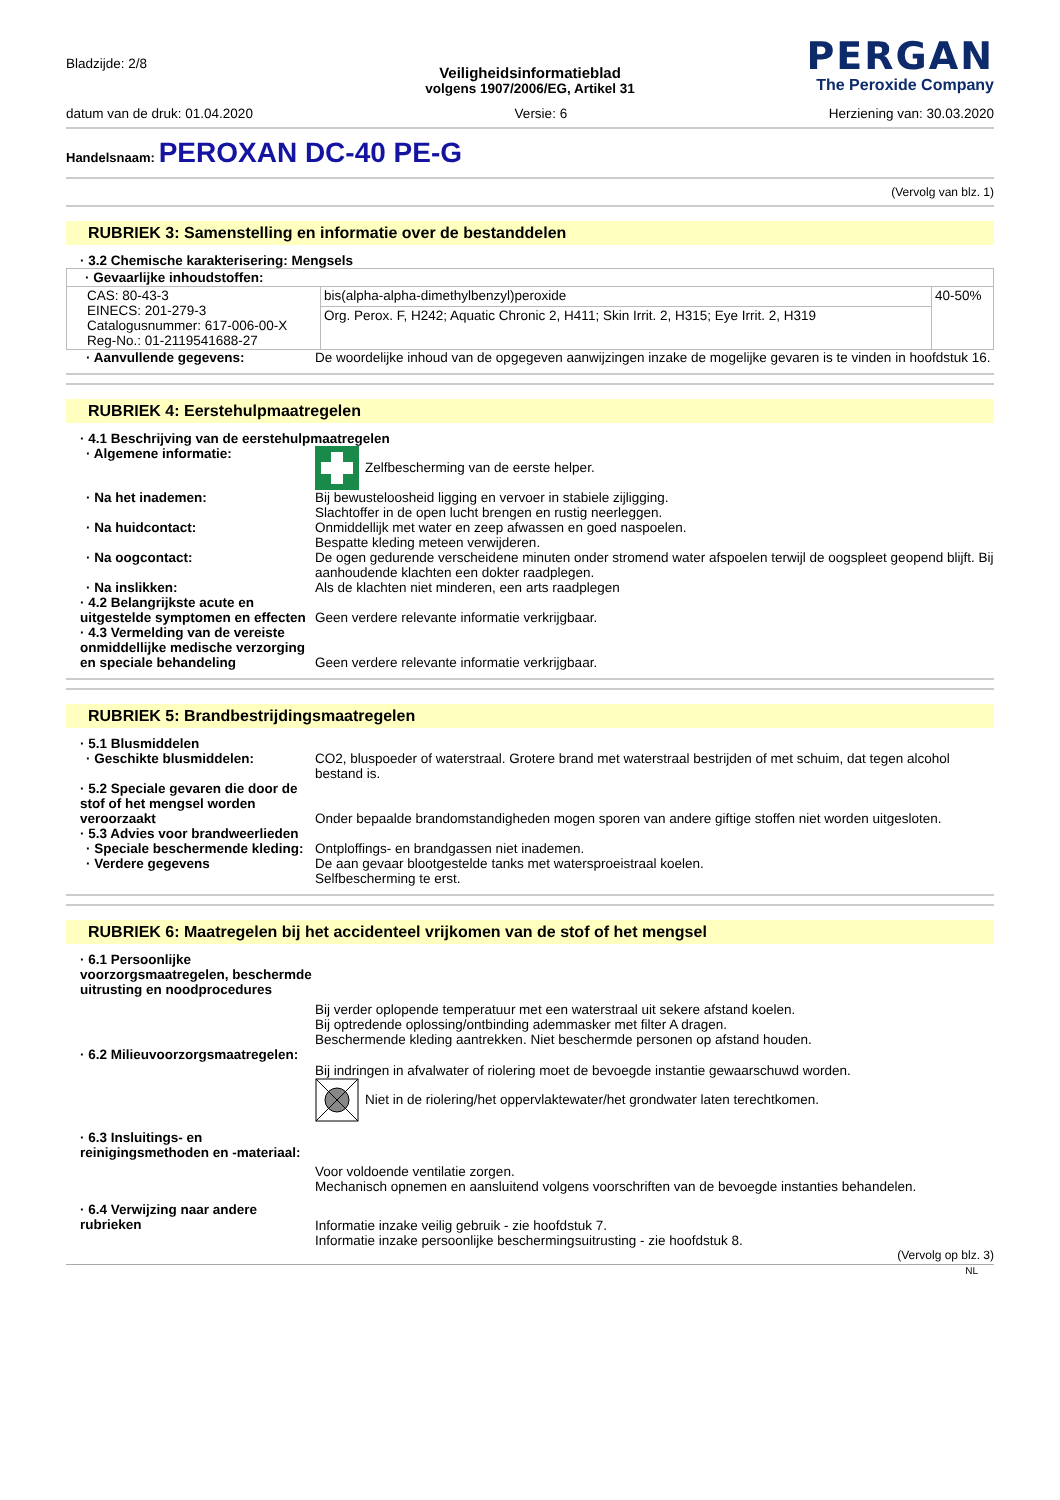Bladzijde: 2/8
PERGAN
The Peroxide Company
Veiligheidsinformatieblad
volgens 1907/2006/EG, Artikel 31
datum van de druk: 01.04.2020 Versie: 6 Herziening van: 30.03.2020
Handelsnaam: PEROXAN DC-40 PE-G
(Vervolg van blz. 1)
RUBRIEK 3: Samenstelling en informatie over de bestanddelen
· 3.2 Chemische karakterisering: Mengsels
| · Gevaarlijke inhoudstoffen: | | |
| CAS: 80-43-3 EINECS: 201-279-3 Catalogusnummer: 617-006-00-X Reg-No.: 01-2119541688-27 | bis(alpha-alpha-dimethylbenzyl)peroxide | 40-50% |
| | Org. Perox. F, H242; Aquatic Chronic 2, H411; Skin Irrit. 2, H315; Eye Irrit. 2, H319 | |
· Aanvullende gegevens:
De woordelijke inhoud van de opgegeven aanwijzingen inzake de mogelijke gevaren is te vinden in hoofdstuk 16.
RUBRIEK 4: Eerstehulpmaatregelen
· 4.1 Beschrijving van de eerstehulpmaatregelen
· Algemene informatie:
Zelfbescherming van de eerste helper.
· Na het inademen:
Bij bewusteloosheid ligging en vervoer in stabiele zijligging.
Slachtoffer in de open lucht brengen en rustig neerleggen.
· Na huidcontact:
Onmiddellijk met water en zeep afwassen en goed naspoelen.
Bespatte kleding meteen verwijderen.
· Na oogcontact:
De ogen gedurende verscheidene minuten onder stromend water afspoelen terwijl de oogspleet geopend blijft. Bij aanhoudende klachten een dokter raadplegen.
· Na inslikken:
Als de klachten niet minderen, een arts raadplegen
· 4.2 Belangrijkste acute en uitgestelde symptomen en effecten
Geen verdere relevante informatie verkrijgbaar.
· 4.3 Vermelding van de vereiste onmiddellijke medische verzorging en speciale behandeling
Geen verdere relevante informatie verkrijgbaar.
RUBRIEK 5: Brandbestrijdingsmaatregelen
· 5.1 Blusmiddelen
· Geschikte blusmiddelen:
CO2, bluspoeder of waterstraal. Grotere brand met waterstraal bestrijden of met schuim, dat tegen alcohol bestand is.
· 5.2 Speciale gevaren die door de stof of het mengsel worden veroorzaakt
Onder bepaalde brandomstandigheden mogen sporen van andere giftige stoffen niet worden uitgesloten.
· 5.3 Advies voor brandweerlieden
· Speciale beschermende kleding:
Ontploffings- en brandgassen niet inademen.
· Verdere gegevens
De aan gevaar blootgestelde tanks met watersproeistraal koelen.
Selfbescherming te erst.
RUBRIEK 6: Maatregelen bij het accidenteel vrijkomen van de stof of het mengsel
· 6.1 Persoonlijke voorzorgsmaatregelen, beschermde uitrusting en noodprocedures
Bij verder oplopende temperatuur met een waterstraal uit sekere afstand koelen.
Bij optredende oplossing/ontbinding ademmasker met filter A dragen.
Beschermende kleding aantrekken. Niet beschermde personen op afstand houden.
· 6.2 Milieuvoorzorgsmaatregelen:
Bij indringen in afvalwater of riolering moet de bevoegde instantie gewaarschuwd worden.
Niet in de riolering/het oppervlaktewater/het grondwater laten terechtkomen.
· 6.3 Insluitings- en reinigingsmethoden en -materiaal:
Voor voldoende ventilatie zorgen.
Mechanisch opnemen en aansluitend volgens voorschriften van de bevoegde instanties behandelen.
· 6.4 Verwijzing naar andere rubrieken
Informatie inzake veilig gebruik - zie hoofdstuk 7.
Informatie inzake persoonlijke beschermingsuitrusting - zie hoofdstuk 8.
(Vervolg op blz. 3)
NL